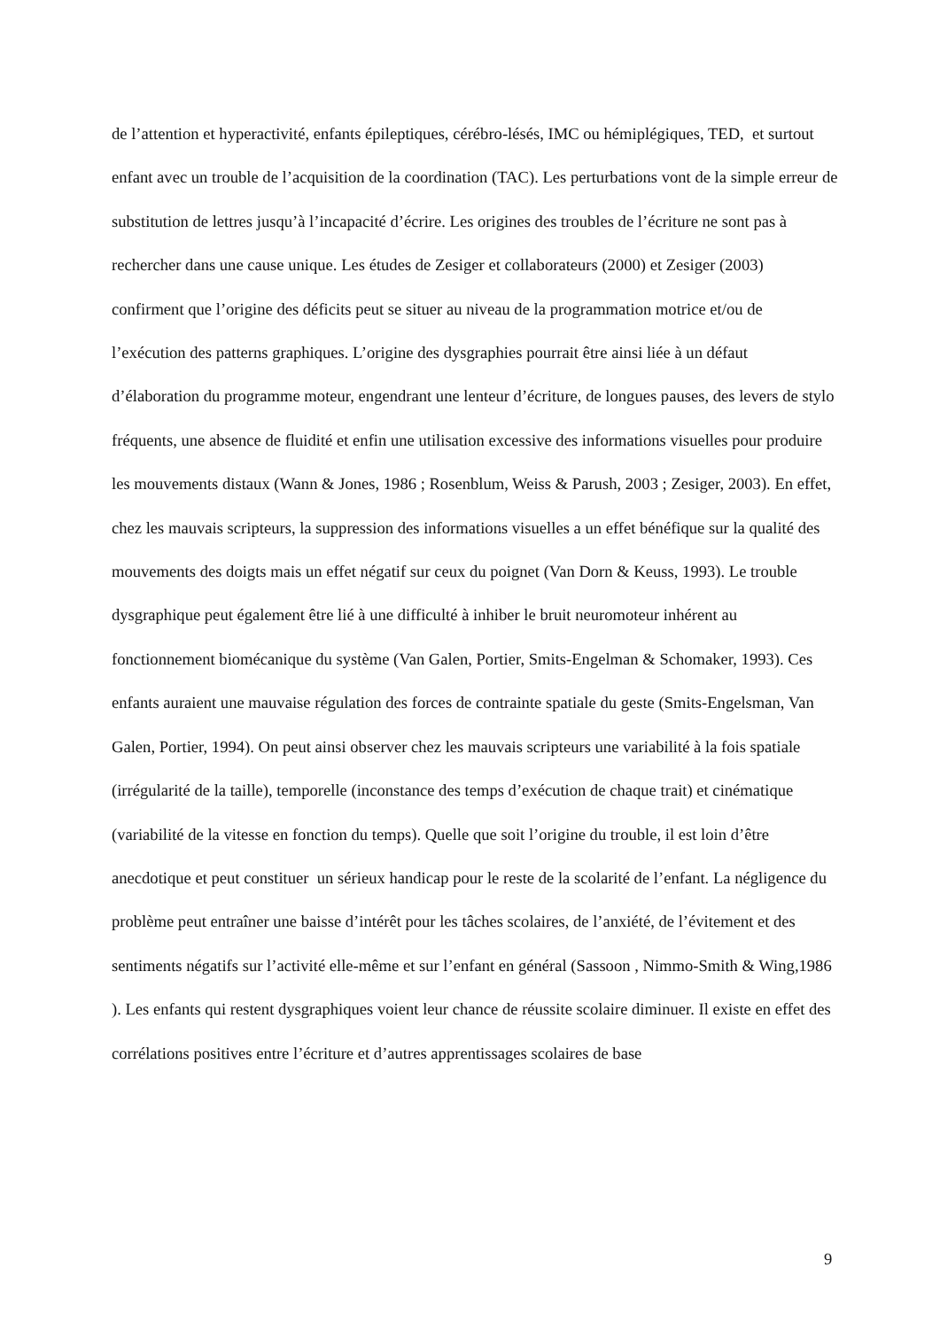de l’attention et hyperactivité, enfants épileptiques, cérébro-lésés, IMC ou hémiplégiques, TED, et surtout enfant avec un trouble de l’acquisition de la coordination (TAC). Les perturbations vont de la simple erreur de substitution de lettres jusqu’à l’incapacité d’écrire. Les origines des troubles de l’écriture ne sont pas à rechercher dans une cause unique. Les études de Zesiger et collaborateurs (2000) et Zesiger (2003) confirment que l’origine des déficits peut se situer au niveau de la programmation motrice et/ou de l’exécution des patterns graphiques. L’origine des dysgraphies pourrait être ainsi liée à un défaut d’élaboration du programme moteur, engendrant une lenteur d’écriture, de longues pauses, des levers de stylo fréquents, une absence de fluidité et enfin une utilisation excessive des informations visuelles pour produire les mouvements distaux (Wann & Jones, 1986 ; Rosenblum, Weiss & Parush, 2003 ; Zesiger, 2003). En effet, chez les mauvais scripteurs, la suppression des informations visuelles a un effet bénéfique sur la qualité des mouvements des doigts mais un effet négatif sur ceux du poignet (Van Dorn & Keuss, 1993). Le trouble dysgraphique peut également être lié à une difficulté à inhiber le bruit neuromoteur inhérent au fonctionnement biomécanique du système (Van Galen, Portier, Smits-Engelman & Schomaker, 1993). Ces enfants auraient une mauvaise régulation des forces de contrainte spatiale du geste (Smits-Engelsman, Van Galen, Portier, 1994). On peut ainsi observer chez les mauvais scripteurs une variabilité à la fois spatiale (irrégularité de la taille), temporelle (inconstance des temps d’exécution de chaque trait) et cinématique (variabilité de la vitesse en fonction du temps). Quelle que soit l’origine du trouble, il est loin d’être anecdotique et peut constituer un sérieux handicap pour le reste de la scolarité de l’enfant. La négligence du problème peut entraîner une baisse d’intérêt pour les tâches scolaires, de l’anxiété, de l’évitement et des sentiments négatifs sur l’activité elle-même et sur l’enfant en général (Sassoon , Nimmo-Smith & Wing,1986 ). Les enfants qui restent dysgraphiques voient leur chance de réussite scolaire diminuer. Il existe en effet des corrélations positives entre l’écriture et d’autres apprentissages scolaires de base
9